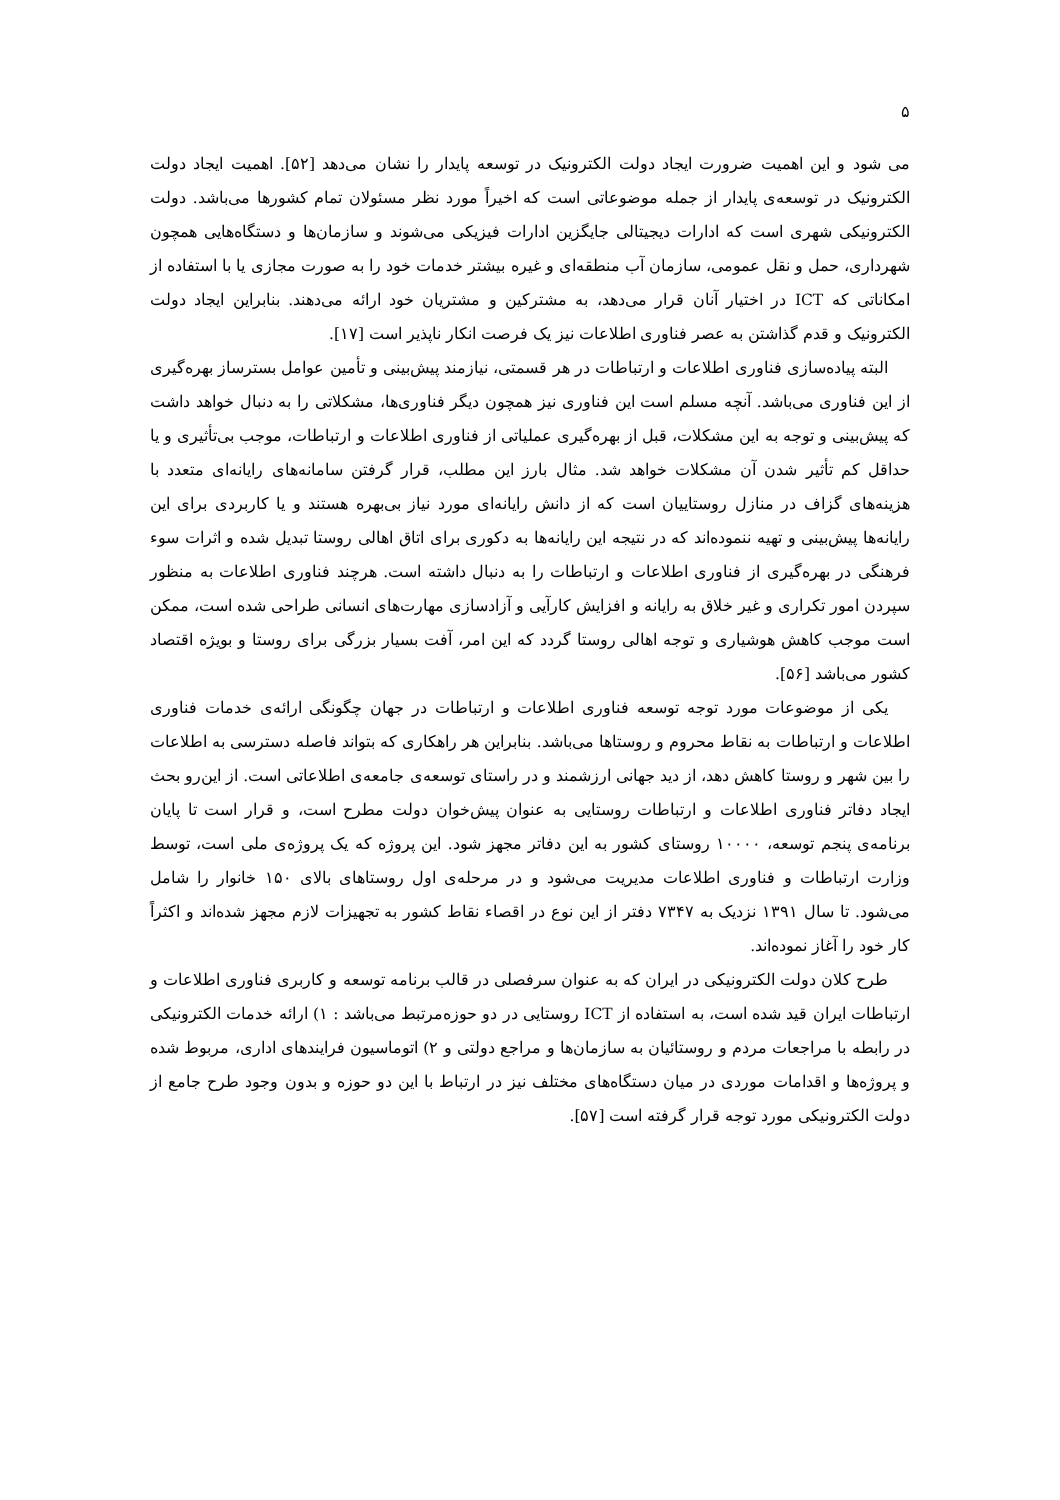۵
می شود و این اهمیت ضرورت ایجاد دولت الکترونیک در توسعه پایدار را نشان می‌دهد [۵۲]. اهمیت ایجاد دولت الکترونیک در توسعه‌ی پایدار از جمله موضوعاتی است که اخیراً مورد نظر مسئولان تمام کشورها می‌باشد. دولت الکترونیکی شهری است که ادارات دیجیتالی جایگزین ادارات فیزیکی می‌شوند و سازمان‌ها و دستگاه‌هایی همچون شهرداری، حمل و نقل عمومی، سازمان آب منطقه‌ای و غیره بیشتر خدمات خود را به صورت مجازی یا با استفاده از امکاناتی که ICT در اختیار آنان قرار می‌دهد، به مشترکین و مشتریان خود ارائه می‌دهند. بنابراین ایجاد دولت الکترونیک و قدم گذاشتن به عصر فناوری اطلاعات نیز یک فرصت انکار ناپذیر است [۱۷].
البته پیاده‌سازی فناوری اطلاعات و ارتباطات در هر قسمتی، نیازمند پیش‌بینی و تأمین عوامل بسترساز بهره‌گیری از این فناوری می‌باشد. آنچه مسلم است این فناوری نیز همچون دیگر فناوری‌ها، مشکلاتی را به دنبال خواهد داشت که پیش‌بینی و توجه به این مشکلات، قبل از بهره‌گیری عملیاتی از فناوری اطلاعات و ارتباطات، موجب بی‌تأثیری و یا حداقل کم تأثیر شدن آن مشکلات خواهد شد. مثال بارز این مطلب، قرار گرفتن سامانه‌های رایانه‌ای متعدد با هزینه‌های گزاف در منازل روستاییان است که از دانش رایانه‌ای مورد نیاز بی‌بهره هستند و یا کاربردی برای این رایانه‌ها پیش‌بینی و تهیه ننموده‌اند که در نتیجه این رایانه‌ها به دکوری برای اتاق اهالی روستا تبدیل شده و اثرات سوء فرهنگی در بهره‌گیری از فناوری اطلاعات و ارتباطات را به دنبال داشته است. هرچند فناوری اطلاعات به منظور سپردن امور تکراری و غیر خلاق به رایانه و افزایش کارآیی و آزادسازی مهارت‌های انسانی طراحی شده است، ممکن است موجب کاهش هوشیاری و توجه اهالی روستا گردد که این امر، آفت بسیار بزرگی برای روستا و بویژه اقتصاد کشور می‌باشد [۵۶].
یکی از موضوعات مورد توجه توسعه فناوری اطلاعات و ارتباطات در جهان چگونگی ارائه‌ی خدمات فناوری اطلاعات و ارتباطات به نقاط محروم و روستاها می‌باشد. بنابراین هر راهکاری که بتواند فاصله دسترسی به اطلاعات را بین شهر و روستا کاهش دهد، از دید جهانی ارزشمند و در راستای توسعه‌ی جامعه‌ی اطلاعاتی است. از این‌رو بحث ایجاد دفاتر فناوری اطلاعات و ارتباطات روستایی به عنوان پیش‌خوان دولت مطرح است، و قرار است تا پایان برنامه‌ی پنجم توسعه، ۱۰۰۰۰ روستای کشور به این دفاتر مجهز شود. این پروژه که یک پروژه‌ی ملی است، توسط وزارت ارتباطات و فناوری اطلاعات مدیریت می‌شود و در مرحله‌ی اول روستاهای بالای ۱۵۰ خانوار را شامل می‌شود. تا سال ۱۳۹۱ نزدیک به ۷۳۴۷ دفتر از این نوع در اقصاء نقاط کشور به تجهیزات لازم مجهز شده‌اند و اکثراً کار خود را آغاز نموده‌اند.
طرح کلان دولت الکترونیکی در ایران که به عنوان سرفصلی در قالب برنامه توسعه و کاربری فناوری اطلاعات و ارتباطات ایران قید شده است، به استفاده از ICT روستایی در دو حوزه‌مرتبط می‌باشد : ۱) ارائه خدمات الکترونیکی در رابطه با مراجعات مردم و روستائیان به سازمان‌ها و مراجع دولتی و ۲) اتوماسیون فرایندهای اداری، مربوط شده و پروژه‌ها و اقدامات موردی در میان دستگاه‌های مختلف نیز در ارتباط با این دو حوزه و بدون وجود طرح جامع از دولت الکترونیکی مورد توجه قرار گرفته است [۵۷].